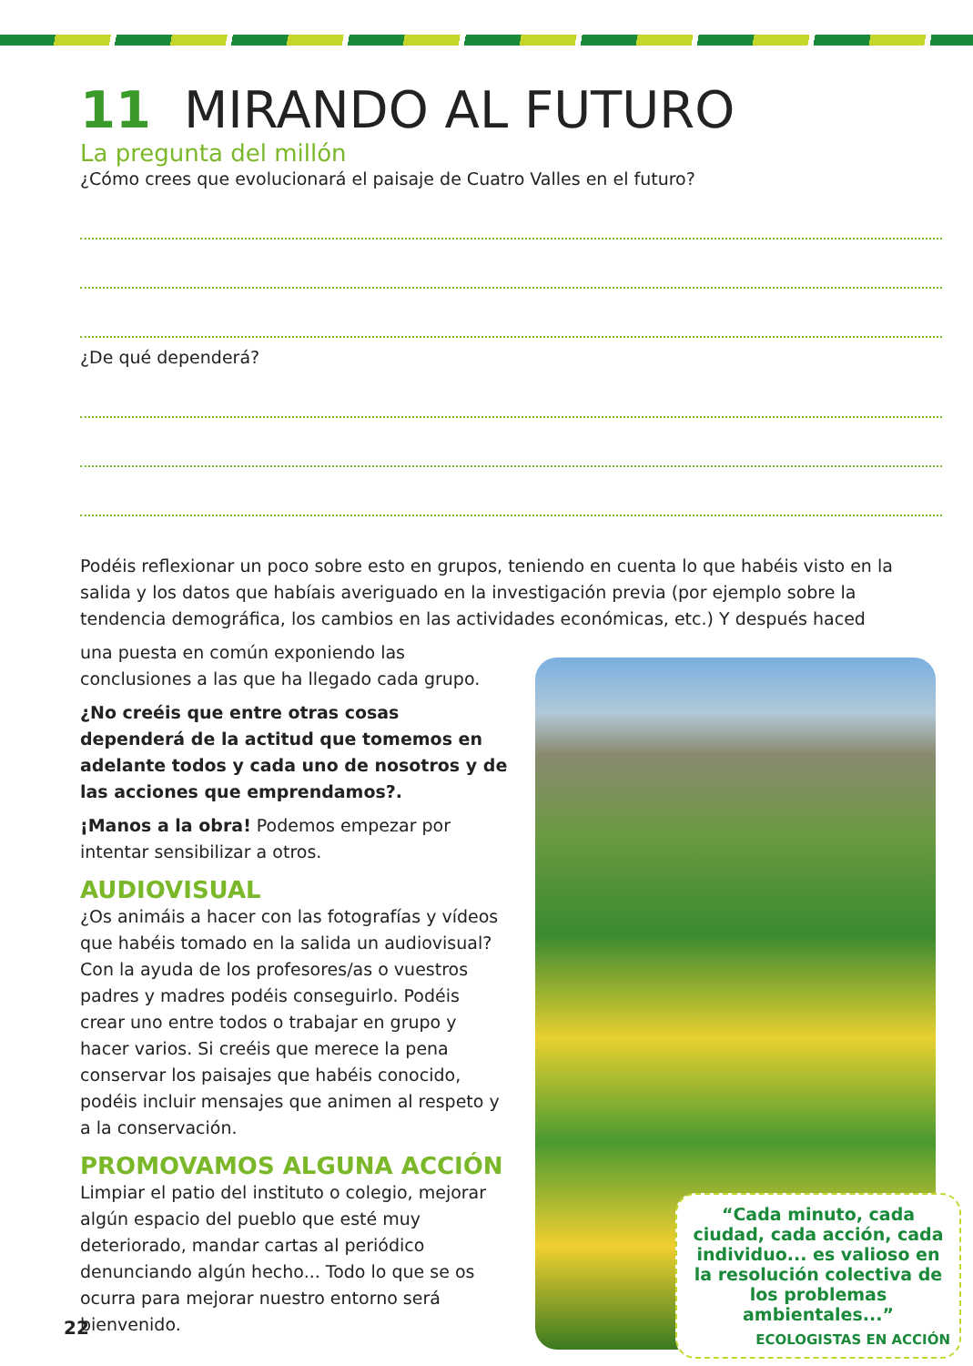11 MIRANDO AL FUTURO
La pregunta del millón
¿Cómo crees que evolucionará el paisaje de Cuatro Valles en el futuro?
¿De qué dependerá?
Podéis reflexionar un poco sobre esto en grupos, teniendo en cuenta lo que habéis visto en la salida y los datos que habíais averiguado en la investigación previa (por ejemplo sobre la tendencia demográfica, los cambios en las actividades económicas, etc.) Y después haced
una puesta en común exponiendo las conclusiones a las que ha llegado cada grupo.
¿No creéis que entre otras cosas dependerá de la actitud que tomemos en adelante todos y cada uno de nosotros y de las acciones que emprendamos?.
¡Manos a la obra! Podemos empezar por intentar sensibilizar a otros.
AUDIOVISUAL
¿Os animáis a hacer con las fotografías y vídeos que habéis tomado en la salida un audiovisual? Con la ayuda de los profesores/as o vuestros padres y madres podéis conseguirlo. Podéis crear uno entre todos o trabajar en grupo y hacer varios. Si creéis que merece la pena conservar los paisajes que habéis conocido, podéis incluir mensajes que animen al respeto y a la conservación.
PROMOVAMOS ALGUNA ACCIÓN
Limpiar el patio del instituto o colegio, mejorar algún espacio del pueblo que esté muy deteriorado, mandar cartas al periódico denunciando algún hecho... Todo lo que se os ocurra para mejorar nuestro entorno será bienvenido.
“Cada minuto, cada ciudad, cada acción, cada individuo... es valioso en la resolución colectiva de los problemas ambientales...”
ECOLOGISTAS EN ACCIÓN
22